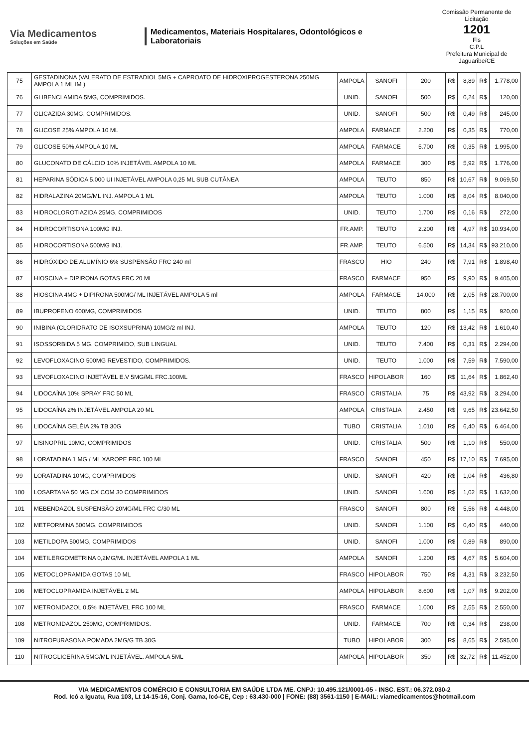Via Medicamentos
Soluções em Saúde
Medicamentos, Materiais Hospitalares, Odontológicos e Laboratoriais
Comissão Permanente de Licitação
1201
Fls
C.P.L
Prefeitura Municipal de Jaguaribe/CE
| 75 | GESTADINONA (VALERATO DE ESTRADIOL 5MG + CAPROATO DE HIDROXIPROGESTERONA 250MG AMPOLA 1 ML IM ) | AMPOLA | SANOFI | 200 | R$ | 8,89 | R$ | 1.778,00 |
| 76 | GLIBENCLAMIDA 5MG, COMPRIMIDOS. | UNID. | SANOFI | 500 | R$ | 0,24 | R$ | 120,00 |
| 77 | GLICAZIDA 30MG, COMPRIMIDOS. | UNID. | SANOFI | 500 | R$ | 0,49 | R$ | 245,00 |
| 78 | GLICOSE 25% AMPOLA 10 ML | AMPOLA | FARMACE | 2.200 | R$ | 0,35 | R$ | 770,00 |
| 79 | GLICOSE 50% AMPOLA 10 ML | AMPOLA | FARMACE | 5.700 | R$ | 0,35 | R$ | 1.995,00 |
| 80 | GLUCONATO DE CÁLCIO 10% INJETÁVEL AMPOLA 10 ML | AMPOLA | FARMACE | 300 | R$ | 5,92 | R$ | 1.776,00 |
| 81 | HEPARINA SÓDICA 5.000 UI INJETÁVEL AMPOLA 0,25 ML SUB CUTÂNEA | AMPOLA | TEUTO | 850 | R$ | 10,67 | R$ | 9.069,50 |
| 82 | HIDRALAZINA 20MG/ML INJ. AMPOLA 1 ML | AMPOLA | TEUTO | 1.000 | R$ | 8,04 | R$ | 8.040,00 |
| 83 | HIDROCLOROTIAZIDA 25MG, COMPRIMIDOS | UNID. | TEUTO | 1.700 | R$ | 0,16 | R$ | 272,00 |
| 84 | HIDROCORTISONA 100MG INJ. | FR.AMP. | TEUTO | 2.200 | R$ | 4,97 | R$ | 10.934,00 |
| 85 | HIDROCORTISONA 500MG INJ. | FR.AMP. | TEUTO | 6.500 | R$ | 14,34 | R$ | 93.210,00 |
| 86 | HIDRÓXIDO DE ALUMÍNIO 6% SUSPENSÃO FRC 240 ml | FRASCO | HIO | 240 | R$ | 7,91 | R$ | 1.898,40 |
| 87 | HIOSCINA + DIPIRONA GOTAS FRC 20 ML | FRASCO | FARMACE | 950 | R$ | 9,90 | R$ | 9.405,00 |
| 88 | HIOSCINA 4MG + DIPIRONA 500MG/ ML INJETÁVEL AMPOLA 5 ml | AMPOLA | FARMACE | 14.000 | R$ | 2,05 | R$ | 28.700,00 |
| 89 | IBUPROFENO 600MG, COMPRIMIDOS | UNID. | TEUTO | 800 | R$ | 1,15 | R$ | 920,00 |
| 90 | INIBINA (CLORIDRATO DE ISOXSUPRINA) 10MG/2 ml INJ. | AMPOLA | TEUTO | 120 | R$ | 13,42 | R$ | 1.610,40 |
| 91 | ISOSSORBIDA 5 MG, COMPRIMIDO, SUB LINGUAL | UNID. | TEUTO | 7.400 | R$ | 0,31 | R$ | 2.294,00 |
| 92 | LEVOFLOXACINO 500MG REVESTIDO, COMPRIMIDOS. | UNID. | TEUTO | 1.000 | R$ | 7,59 | R$ | 7.590,00 |
| 93 | LEVOFLOXACINO INJETÁVEL E.V 5MG/ML FRC.100ML | FRASCO | HIPOLABOR | 160 | R$ | 11,64 | R$ | 1.862,40 |
| 94 | LIDOCAÍNA 10% SPRAY FRC 50 ML | FRASCO | CRISTALIA | 75 | R$ | 43,92 | R$ | 3.294,00 |
| 95 | LIDOCAÍNA 2% INJETÁVEL AMPOLA 20 ML | AMPOLA | CRISTALIA | 2.450 | R$ | 9,65 | R$ | 23.642,50 |
| 96 | LIDOCAÍNA GELÉIA 2% TB 30G | TUBO | CRISTALIA | 1.010 | R$ | 6,40 | R$ | 6.464,00 |
| 97 | LISINOPRIL 10MG, COMPRIMIDOS | UNID. | CRISTALIA | 500 | R$ | 1,10 | R$ | 550,00 |
| 98 | LORATADINA 1 MG / ML XAROPE FRC 100 ML | FRASCO | SANOFI | 450 | R$ | 17,10 | R$ | 7.695,00 |
| 99 | LORATADINA 10MG, COMPRIMIDOS | UNID. | SANOFI | 420 | R$ | 1,04 | R$ | 436,80 |
| 100 | LOSARTANA 50 MG CX COM 30 COMPRIMIDOS | UNID. | SANOFI | 1.600 | R$ | 1,02 | R$ | 1.632,00 |
| 101 | MEBENDAZOL SUSPENSÃO 20MG/ML FRC C/30 ML | FRASCO | SANOFI | 800 | R$ | 5,56 | R$ | 4.448,00 |
| 102 | METFORMINA 500MG, COMPRIMIDOS | UNID. | SANOFI | 1.100 | R$ | 0,40 | R$ | 440,00 |
| 103 | METILDOPA 500MG, COMPRIMIDOS | UNID. | SANOFI | 1.000 | R$ | 0,89 | R$ | 890,00 |
| 104 | METILERGOMETRINA 0,2MG/ML INJETÁVEL AMPOLA 1 ML | AMPOLA | SANOFI | 1.200 | R$ | 4,67 | R$ | 5.604,00 |
| 105 | METOCLOPRAMIDA GOTAS 10 ML | FRASCO | HIPOLABOR | 750 | R$ | 4,31 | R$ | 3.232,50 |
| 106 | METOCLOPRAMIDA INJETÁVEL 2 ML | AMPOLA | HIPOLABOR | 8.600 | R$ | 1,07 | R$ | 9.202,00 |
| 107 | METRONIDAZOL 0,5% INJETÁVEL FRC 100 ML | FRASCO | FARMACE | 1.000 | R$ | 2,55 | R$ | 2.550,00 |
| 108 | METRONIDAZOL 250MG, COMPRIMIDOS. | UNID. | FARMACE | 700 | R$ | 0,34 | R$ | 238,00 |
| 109 | NITROFURASONA POMADA 2MG/G TB 30G | TUBO | HIPOLABOR | 300 | R$ | 8,65 | R$ | 2.595,00 |
| 110 | NITROGLICERINA 5MG/ML INJETÁVEL. AMPOLA 5ML | AMPOLA | HIPOLABOR | 350 | R$ | 32,72 | R$ | 11.452,00 |
VIA MEDICAMENTOS COMÉRCIO E CONSULTORIA EM SAÚDE LTDA ME. CNPJ: 10.495.121/0001-05 - INSC. EST.: 06.372.030-2
Rod. Icó a Iguatu, Rua 103, Lt 14-15-16, Conj. Gama, Icó-CE, Cep : 63.430-000 | FONE: (88) 3561-1150 | E-MAIL: viamedicamentos@hotmail.com